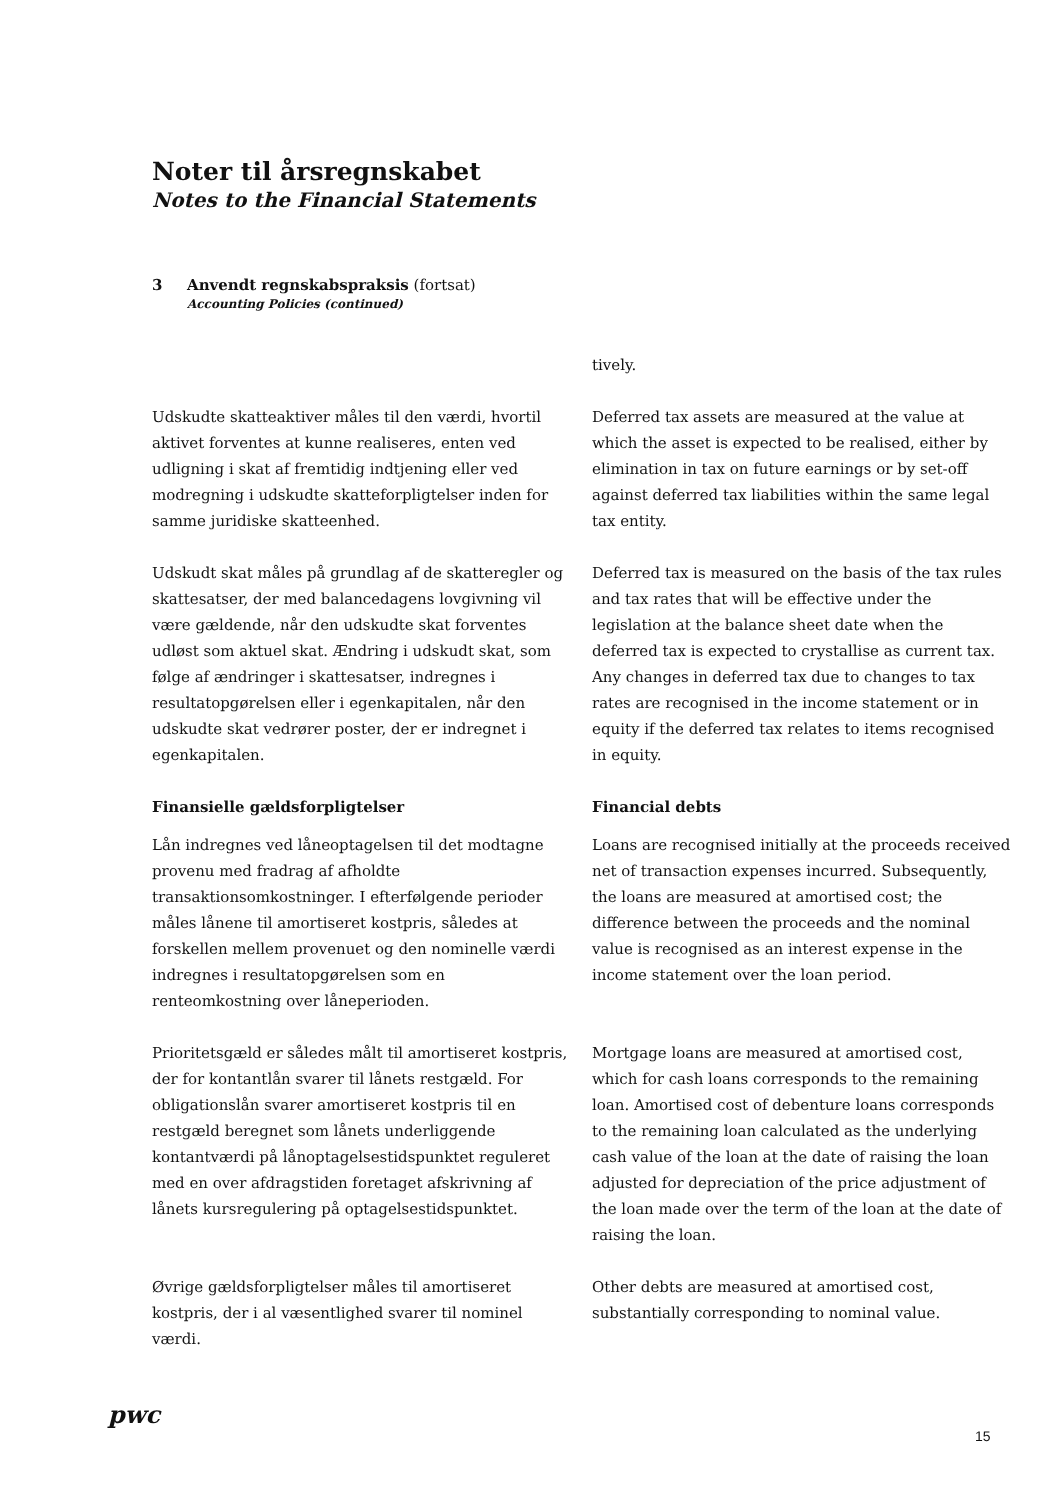Noter til årsregnskabet
Notes to the Financial Statements
3 Anvendt regnskabspraksis (fortsat)
Accounting Policies (continued)
tively.
Udskudte skatteaktiver måles til den værdi, hvortil aktivet forventes at kunne realiseres, enten ved udligning i skat af fremtidig indtjening eller ved modregning i udskudte skatteforpligtelser inden for samme juridiske skatteenhed.
Deferred tax assets are measured at the value at which the asset is expected to be realised, either by elimination in tax on future earnings or by set-off against deferred tax liabilities within the same legal tax entity.
Udskudt skat måles på grundlag af de skatteregler og skattesatser, der med balancedagens lovgivning vil være gældende, når den udskudte skat forventes udløst som aktuel skat. Ændring i udskudt skat, som følge af ændringer i skattesatser, indregnes i resultatopgørelsen eller i egenkapitalen, når den udskudte skat vedrører poster, der er indregnet i egenkapitalen.
Deferred tax is measured on the basis of the tax rules and tax rates that will be effective under the legislation at the balance sheet date when the deferred tax is expected to crystallise as current tax. Any changes in deferred tax due to changes to tax rates are recognised in the income statement or in equity if the deferred tax relates to items recognised in equity.
Finansielle gældsforpligtelser
Lån indregnes ved låneoptagelsen til det modtagne provenu med fradrag af afholdte transaktionsomkostninger. I efterfølgende perioder måles lånene til amortiseret kostpris, således at forskellen mellem provenuet og den nominelle værdi indregnes i resultatopgørelsen som en renteomkostning over låneperioden.
Financial debts
Loans are recognised initially at the proceeds received net of transaction expenses incurred. Subsequently, the loans are measured at amortised cost; the difference between the proceeds and the nominal value is recognised as an interest expense in the income statement over the loan period.
Prioritetsgæld er således målt til amortiseret kostpris, der for kontantlån svarer til lånets restgæld. For obligationslån svarer amortiseret kostpris til en restgæld beregnet som lånets underliggende kontantværdi på lånoptagelsestidspunktet reguleret med en over afdragstiden foretaget afskrivning af lånets kursregulering på optagelsestidspunktet.
Mortgage loans are measured at amortised cost, which for cash loans corresponds to the remaining loan. Amortised cost of debenture loans corresponds to the remaining loan calculated as the underlying cash value of the loan at the date of raising the loan adjusted for depreciation of the price adjustment of the loan made over the term of the loan at the date of raising the loan.
Øvrige gældsforpligtelser måles til amortiseret kostpris, der i al væsentlighed svarer til nominel værdi.
Other debts are measured at amortised cost, substantially corresponding to nominal value.
pwc
15